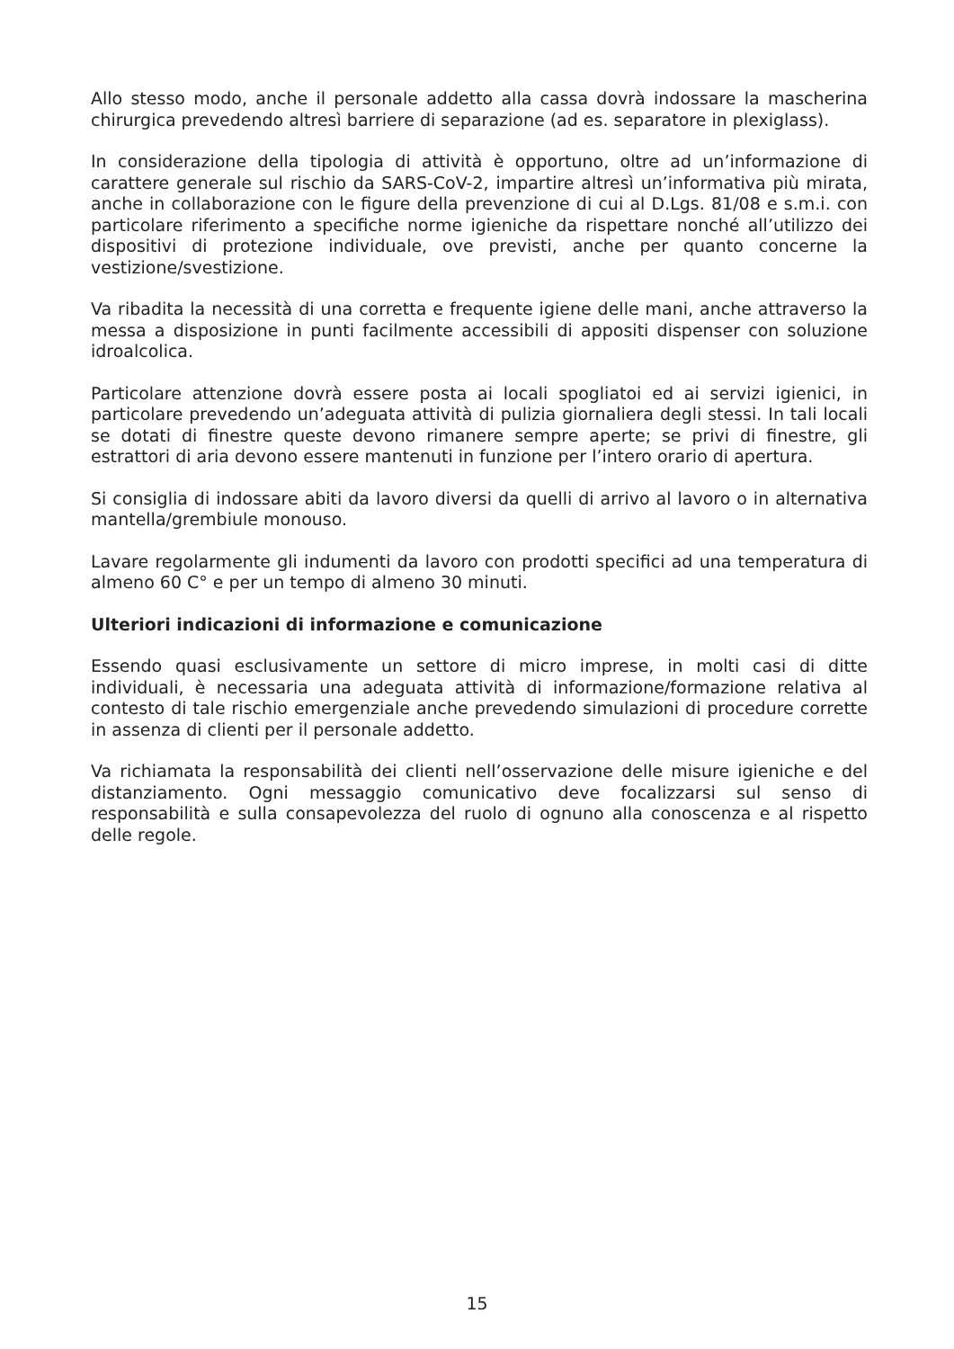Allo stesso modo, anche il personale addetto alla cassa dovrà indossare la mascherina chirurgica prevedendo altresì barriere di separazione (ad es. separatore in plexiglass).
In considerazione della tipologia di attività è opportuno, oltre ad un’informazione di carattere generale sul rischio da SARS-CoV-2, impartire altresì un’informativa più mirata, anche in collaborazione con le figure della prevenzione di cui al D.Lgs. 81/08 e s.m.i. con particolare riferimento a specifiche norme igieniche da rispettare nonché all’utilizzo dei dispositivi di protezione individuale, ove previsti, anche per quanto concerne la vestizione/svestizione.
Va ribadita la necessità di una corretta e frequente igiene delle mani, anche attraverso la messa a disposizione in punti facilmente accessibili di appositi dispenser con soluzione idroalcolica.
Particolare attenzione dovrà essere posta ai locali spogliatoi ed ai servizi igienici, in particolare prevedendo un’adeguata attività di pulizia giornaliera degli stessi. In tali locali se dotati di finestre queste devono rimanere sempre aperte; se privi di finestre, gli estrattori di aria devono essere mantenuti in funzione per l’intero orario di apertura.
Si consiglia di indossare abiti da lavoro diversi da quelli di arrivo al lavoro o in alternativa mantella/grembiule monouso.
Lavare regolarmente gli indumenti da lavoro con prodotti specifici ad una temperatura di almeno 60 C° e per un tempo di almeno 30 minuti.
Ulteriori indicazioni di informazione e comunicazione
Essendo quasi esclusivamente un settore di micro imprese, in molti casi di ditte individuali, è necessaria una adeguata attività di informazione/formazione relativa al contesto di tale rischio emergenziale anche prevedendo simulazioni di procedure corrette in assenza di clienti per il personale addetto.
Va richiamata la responsabilità dei clienti nell’osservazione delle misure igieniche e del distanziamento. Ogni messaggio comunicativo deve focalizzarsi sul senso di responsabilità e sulla consapevolezza del ruolo di ognuno alla conoscenza e al rispetto delle regole.
15